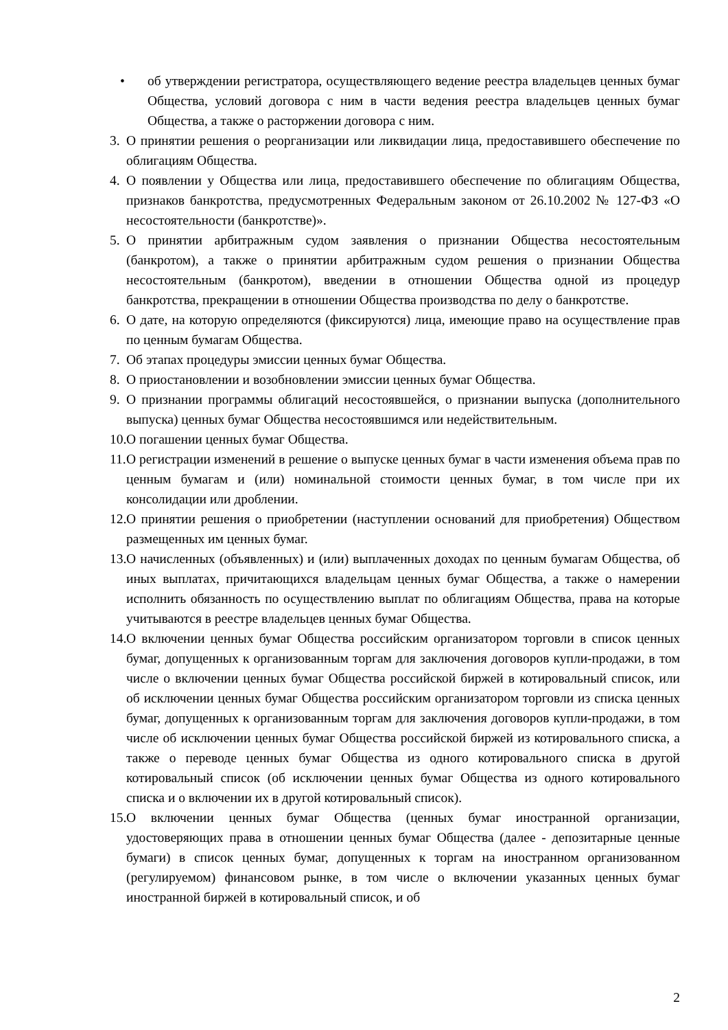• об утверждении регистратора, осуществляющего ведение реестра владельцев ценных бумаг Общества, условий договора с ним в части ведения реестра владельцев ценных бумаг Общества, а также о расторжении договора с ним.
3. О принятии решения о реорганизации или ликвидации лица, предоставившего обеспечение по облигациям Общества.
4. О появлении у Общества или лица, предоставившего обеспечение по облигациям Общества, признаков банкротства, предусмотренных Федеральным законом от 26.10.2002 № 127-ФЗ «О несостоятельности (банкротстве)».
5. О принятии арбитражным судом заявления о признании Общества несостоятельным (банкротом), а также о принятии арбитражным судом решения о признании Общества несостоятельным (банкротом), введении в отношении Общества одной из процедур банкротства, прекращении в отношении Общества производства по делу о банкротстве.
6. О дате, на которую определяются (фиксируются) лица, имеющие право на осуществление прав по ценным бумагам Общества.
7. Об этапах процедуры эмиссии ценных бумаг Общества.
8. О приостановлении и возобновлении эмиссии ценных бумаг Общества.
9. О признании программы облигаций несостоявшейся, о признании выпуска (дополнительного выпуска) ценных бумаг Общества несостоявшимся или недействительным.
10. О погашении ценных бумаг Общества.
11. О регистрации изменений в решение о выпуске ценных бумаг в части изменения объема прав по ценным бумагам и (или) номинальной стоимости ценных бумаг, в том числе при их консолидации или дроблении.
12. О принятии решения о приобретении (наступлении оснований для приобретения) Обществом размещенных им ценных бумаг.
13. О начисленных (объявленных) и (или) выплаченных доходах по ценным бумагам Общества, об иных выплатах, причитающихся владельцам ценных бумаг Общества, а также о намерении исполнить обязанность по осуществлению выплат по облигациям Общества, права на которые учитываются в реестре владельцев ценных бумаг Общества.
14. О включении ценных бумаг Общества российским организатором торговли в список ценных бумаг, допущенных к организованным торгам для заключения договоров купли-продажи, в том числе о включении ценных бумаг Общества российской биржей в котировальный список, или об исключении ценных бумаг Общества российским организатором торговли из списка ценных бумаг, допущенных к организованным торгам для заключения договоров купли-продажи, в том числе об исключении ценных бумаг Общества российской биржей из котировального списка, а также о переводе ценных бумаг Общества из одного котировального списка в другой котировальный список (об исключении ценных бумаг Общества из одного котировального списка и о включении их в другой котировальный список).
15. О включении ценных бумаг Общества (ценных бумаг иностранной организации, удостоверяющих права в отношении ценных бумаг Общества (далее - депозитарные ценные бумаги) в список ценных бумаг, допущенных к торгам на иностранном организованном (регулируемом) финансовом рынке, в том числе о включении указанных ценных бумаг иностранной биржей в котировальный список, и об
2